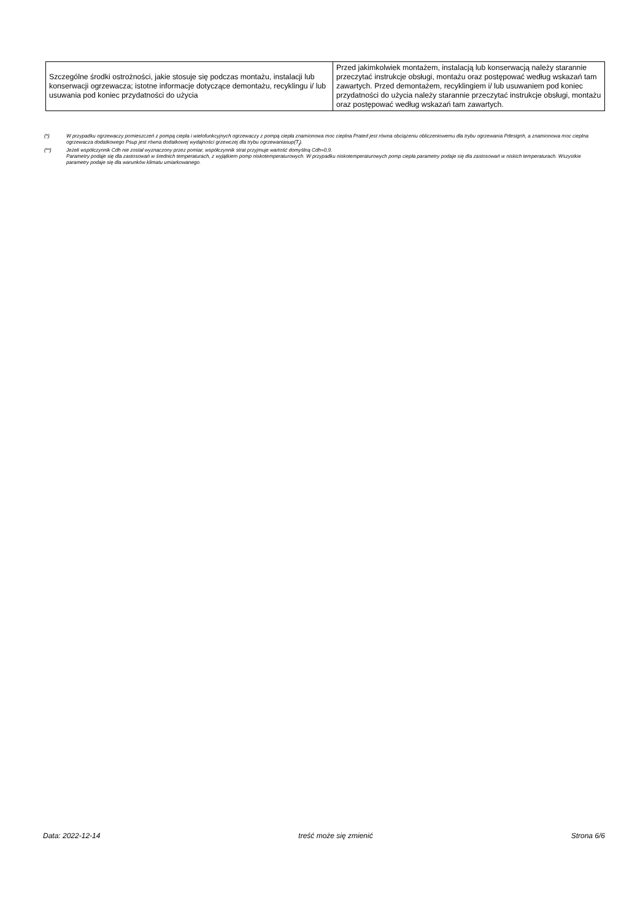| Szczególne środki ostrożności, jakie stosuje się podczas montażu, instalacji lub konserwacji ogrzewacza; istotne informacje dotyczące demontażu, recyklingu i/ lub usuwania pod koniec przydatności do użycia | Przed jakimkolwiek montażem, instalacją lub konserwacją należy starannie przeczytać instrukcje obsługi, montażu oraz postępować według wskazań tam zawartych. Przed demontażem, recyklingiem i/ lub usuwaniem pod koniec przydatności do użycia należy starannie przeczytać instrukcje obsługi, montażu oraz postępować według wskazań tam zawartych. |
(*) W przypadku ogrzewaczy pomieszczeń z pompą ciepła i wielofunkcyjnych ogrzewaczy z pompą ciepła znamionowa moc cieplna Prated jest równa obciążeniu obliczeniowemu dla trybu ogrzewania Pdesignh, a znamionowa moc cieplna ogrzewacza dodatkowego Psup jest równa dodatkowej wydajności grzewczej dla trybu ogrzewaniasup(T<sub>j</sub>).
(**) Jeżeli współczynnik Cdh nie został wyznaczony przez pomiar, współczynnik strat przyjmuje wartość domyślną Cdh=0,9.
Parametry podaje się dla zastosowań w średnich temperaturach, z wyjątkiem pomp niskotemperaturowych. W przypadku niskotemperaturowych pomp ciepła parametry podaje się dla zastosowań w niskich temperaturach. Wszystkie parametry podaje się dla warunków klimatu umiarkowanego.
Data: 2022-12-14 treść może się zmienić Strona 6/6